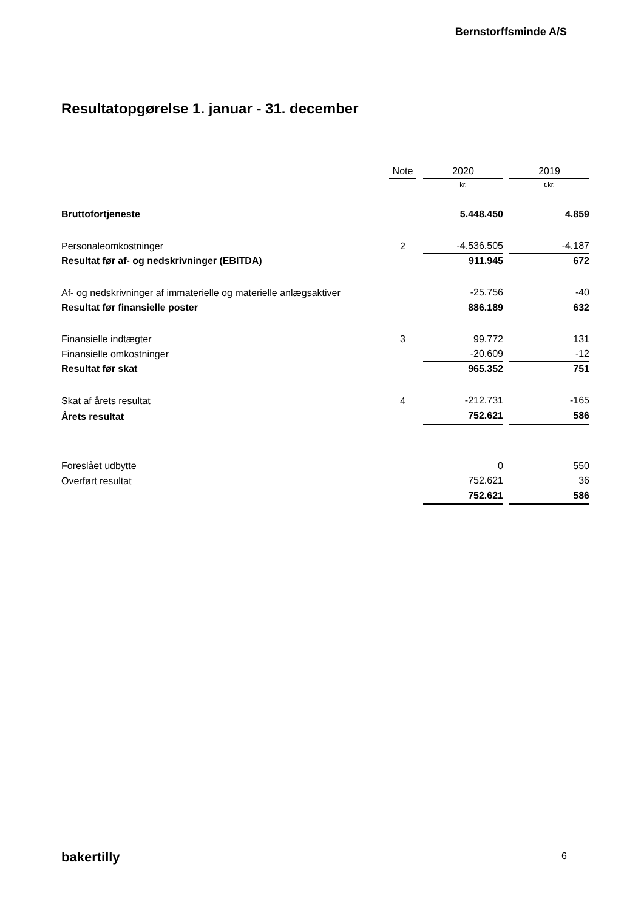Bernstorffsminde A/S
Resultatopgørelse 1. januar - 31. december
| | Note | | 2020 | | 2019 |
| --- | --- | --- | --- | --- | --- |
| | | | kr. | | t.kr. |
| Bruttofortjeneste | | | 5.448.450 | | 4.859 |
| Personaleomkostninger | 2 | | -4.536.505 | | -4.187 |
| Resultat før af- og nedskrivninger (EBITDA) | | | 911.945 | | 672 |
| Af- og nedskrivninger af immaterielle og materielle anlægsaktiver | | | -25.756 | | -40 |
| Resultat før finansielle poster | | | 886.189 | | 632 |
| Finansielle indtægter | 3 | | 99.772 | | 131 |
| Finansielle omkostninger | | | -20.609 | | -12 |
| Resultat før skat | | | 965.352 | | 751 |
| Skat af årets resultat | 4 | | -212.731 | | -165 |
| Årets resultat | | | 752.621 | | 586 |
| Foreslået udbytte | | | 0 | | 550 |
| Overført resultat | | | 752.621 | | 36 |
| | | | 752.621 | | 586 |
bakertilly 6